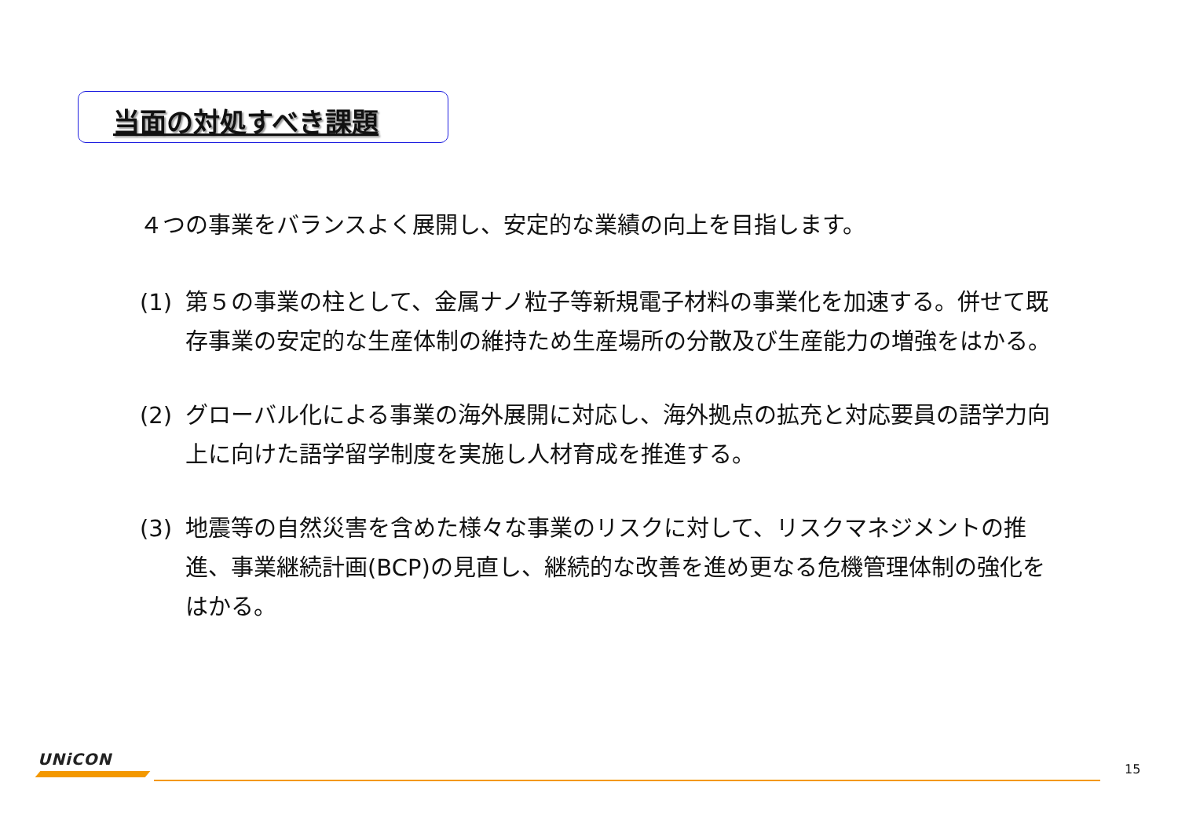当面の対処すべき課題
４つの事業をバランスよく展開し、安定的な業績の向上を目指します。
(1) 第５の事業の柱として、金属ナノ粒子等新規電子材料の事業化を加速する。併せて既存事業の安定的な生産体制の維持ため生産場所の分散及び生産能力の増強をはかる。
(2) グローバル化による事業の海外展開に対応し、海外拠点の拡充と対応要員の語学力向上に向けた語学留学制度を実施し人材育成を推進する。
(3) 地震等の自然災害を含めた様々な事業のリスクに対して、リスクマネジメントの推進、事業継続計画(BCP)の見直し、継続的な改善を進め更なる危機管理体制の強化をはかる。
UNiCON
15